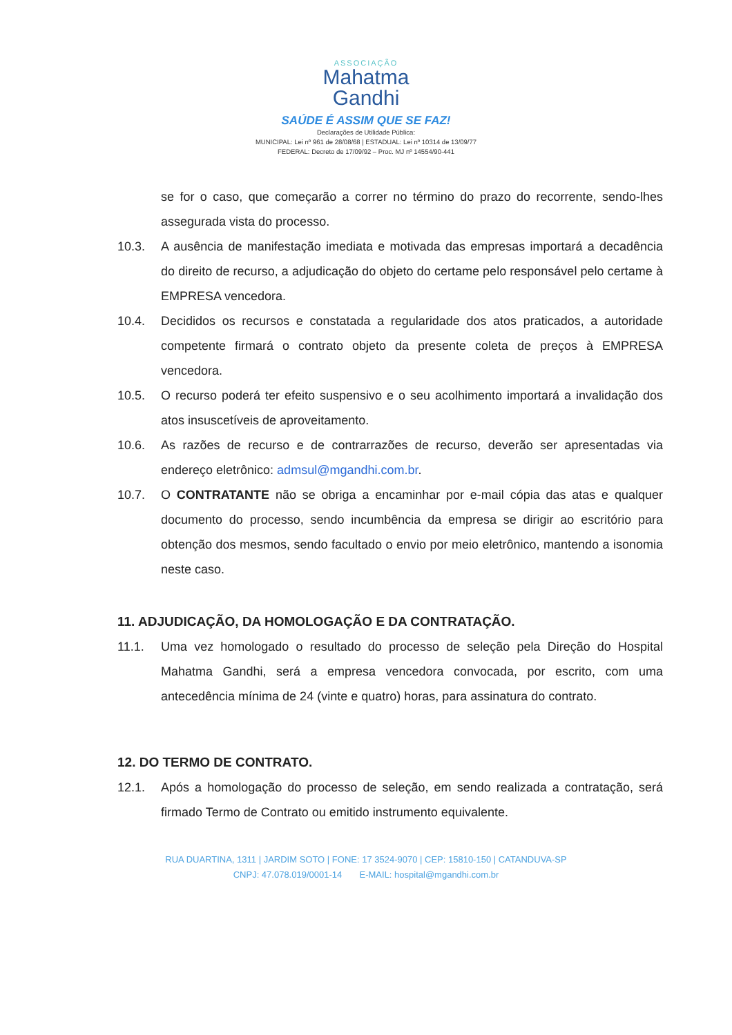ASSOCIAÇÃO
Mahatma
Gandhi
SAÚDE É ASSIM QUE SE FAZ!
Declarações de Utilidade Pública:
MUNICIPAL: Lei nº 961 de 28/08/68 | ESTADUAL: Lei nº 10314 de 13/09/77
FEDERAL: Decreto de 17/09/92 – Proc. MJ nº 14554/90-441
se for o caso, que começarão a correr no término do prazo do recorrente, sendo-lhes assegurada vista do processo.
10.3. A ausência de manifestação imediata e motivada das empresas importará a decadência do direito de recurso, a adjudicação do objeto do certame pelo responsável pelo certame à EMPRESA vencedora.
10.4. Decididos os recursos e constatada a regularidade dos atos praticados, a autoridade competente firmará o contrato objeto da presente coleta de preços à EMPRESA vencedora.
10.5. O recurso poderá ter efeito suspensivo e o seu acolhimento importará a invalidação dos atos insuscetíveis de aproveitamento.
10.6. As razões de recurso e de contrarrazões de recurso, deverão ser apresentadas via endereço eletrônico: admsul@mgandhi.com.br.
10.7. O CONTRATANTE não se obriga a encaminhar por e-mail cópia das atas e qualquer documento do processo, sendo incumbência da empresa se dirigir ao escritório para obtenção dos mesmos, sendo facultado o envio por meio eletrônico, mantendo a isonomia neste caso.
11. ADJUDICAÇÃO, DA HOMOLOGAÇÃO E DA CONTRATAÇÃO.
11.1. Uma vez homologado o resultado do processo de seleção pela Direção do Hospital Mahatma Gandhi, será a empresa vencedora convocada, por escrito, com uma antecedência mínima de 24 (vinte e quatro) horas, para assinatura do contrato.
12. DO TERMO DE CONTRATO.
12.1. Após a homologação do processo de seleção, em sendo realizada a contratação, será firmado Termo de Contrato ou emitido instrumento equivalente.
RUA DUARTINA, 1311 | JARDIM SOTO | FONE: 17 3524-9070 | CEP: 15810-150 | CATANDUVA-SP
CNPJ: 47.078.019/0001-14 E-MAIL: hospital@mgandhi.com.br